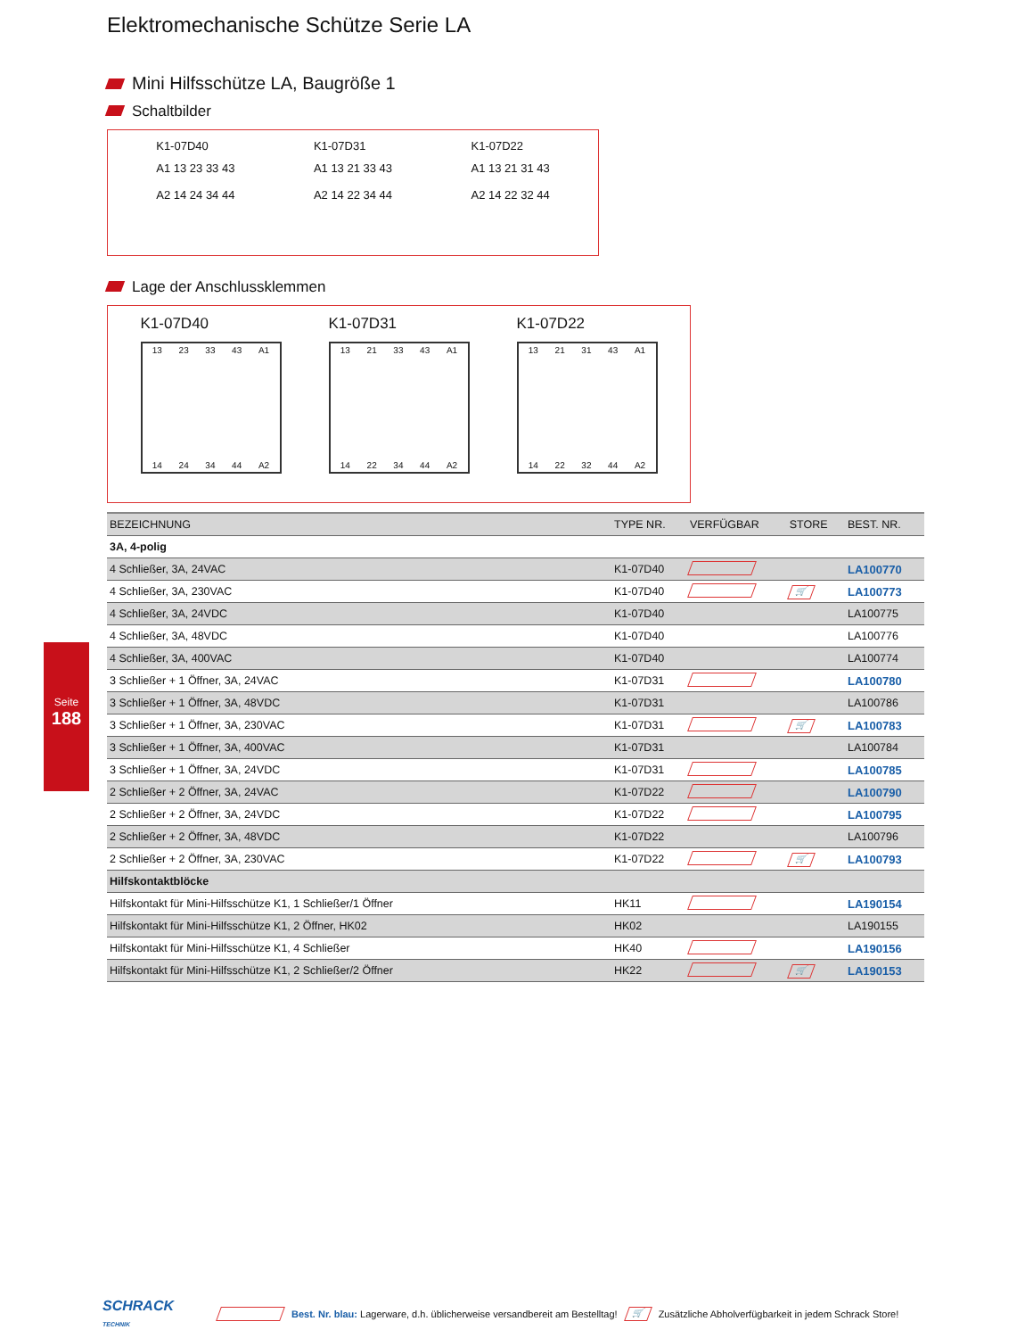Seite
188
Elektromechanische Schütze Serie LA
Mini Hilfsschütze LA, Baugröße 1
Schaltbilder
K1-07D40
A1 13 23 33 43
A2 14 24 34 44
K1-07D31
A1 13 21 33 43
A2 14 22 34 44
K1-07D22
A1 13 21 31 43
A2 14 22 32 44
Lage der Anschlussklemmen
K1-07D40
13 23 33 43 A1
14 24 34 44 A2
K1-07D31
13 21 33 43 A1
14 22 34 44 A2
K1-07D22
13 21 31 43 A1
14 22 32 44 A2
| BEZEICHNUNG | TYPE NR. | VERFÜGBAR | STORE | BEST. NR. |
| --- | --- | --- | --- | --- |
| 3A, 4-polig | | | | |
| 4 Schließer, 3A, 24VAC | K1-07D40 | | | LA100770 |
| 4 Schließer, 3A, 230VAC | K1-07D40 | | 🛒 | LA100773 |
| 4 Schließer, 3A, 24VDC | K1-07D40 | | | LA100775 |
| 4 Schließer, 3A, 48VDC | K1-07D40 | | | LA100776 |
| 4 Schließer, 3A, 400VAC | K1-07D40 | | | LA100774 |
| 3 Schließer + 1 Öffner, 3A, 24VAC | K1-07D31 | | | LA100780 |
| 3 Schließer + 1 Öffner, 3A, 48VDC | K1-07D31 | | | LA100786 |
| 3 Schließer + 1 Öffner, 3A, 230VAC | K1-07D31 | | 🛒 | LA100783 |
| 3 Schließer + 1 Öffner, 3A, 400VAC | K1-07D31 | | | LA100784 |
| 3 Schließer + 1 Öffner, 3A, 24VDC | K1-07D31 | | | LA100785 |
| 2 Schließer + 2 Öffner, 3A, 24VAC | K1-07D22 | | | LA100790 |
| 2 Schließer + 2 Öffner, 3A, 24VDC | K1-07D22 | | | LA100795 |
| 2 Schließer + 2 Öffner, 3A, 48VDC | K1-07D22 | | | LA100796 |
| 2 Schließer + 2 Öffner, 3A, 230VAC | K1-07D22 | | 🛒 | LA100793 |
| Hilfskontaktblöcke | | | | |
| Hilfskontakt für Mini-Hilfsschütze K1, 1 Schließer/1 Öffner | HK11 | | | LA190154 |
| Hilfskontakt für Mini-Hilfsschütze K1, 2 Öffner, HK02 | HK02 | | | LA190155 |
| Hilfskontakt für Mini-Hilfsschütze K1, 4 Schließer | HK40 | | | LA190156 |
| Hilfskontakt für Mini-Hilfsschütze K1, 2 Schließer/2 Öffner | HK22 | | 🛒 | LA190153 |
SCHRACK
TECHNIK Best. Nr. blau: Lagerware, d.h. üblicherweise versandbereit am Bestelltag! 🛒 Zusätzliche Abholverfügbarkeit in jedem Schrack Store!